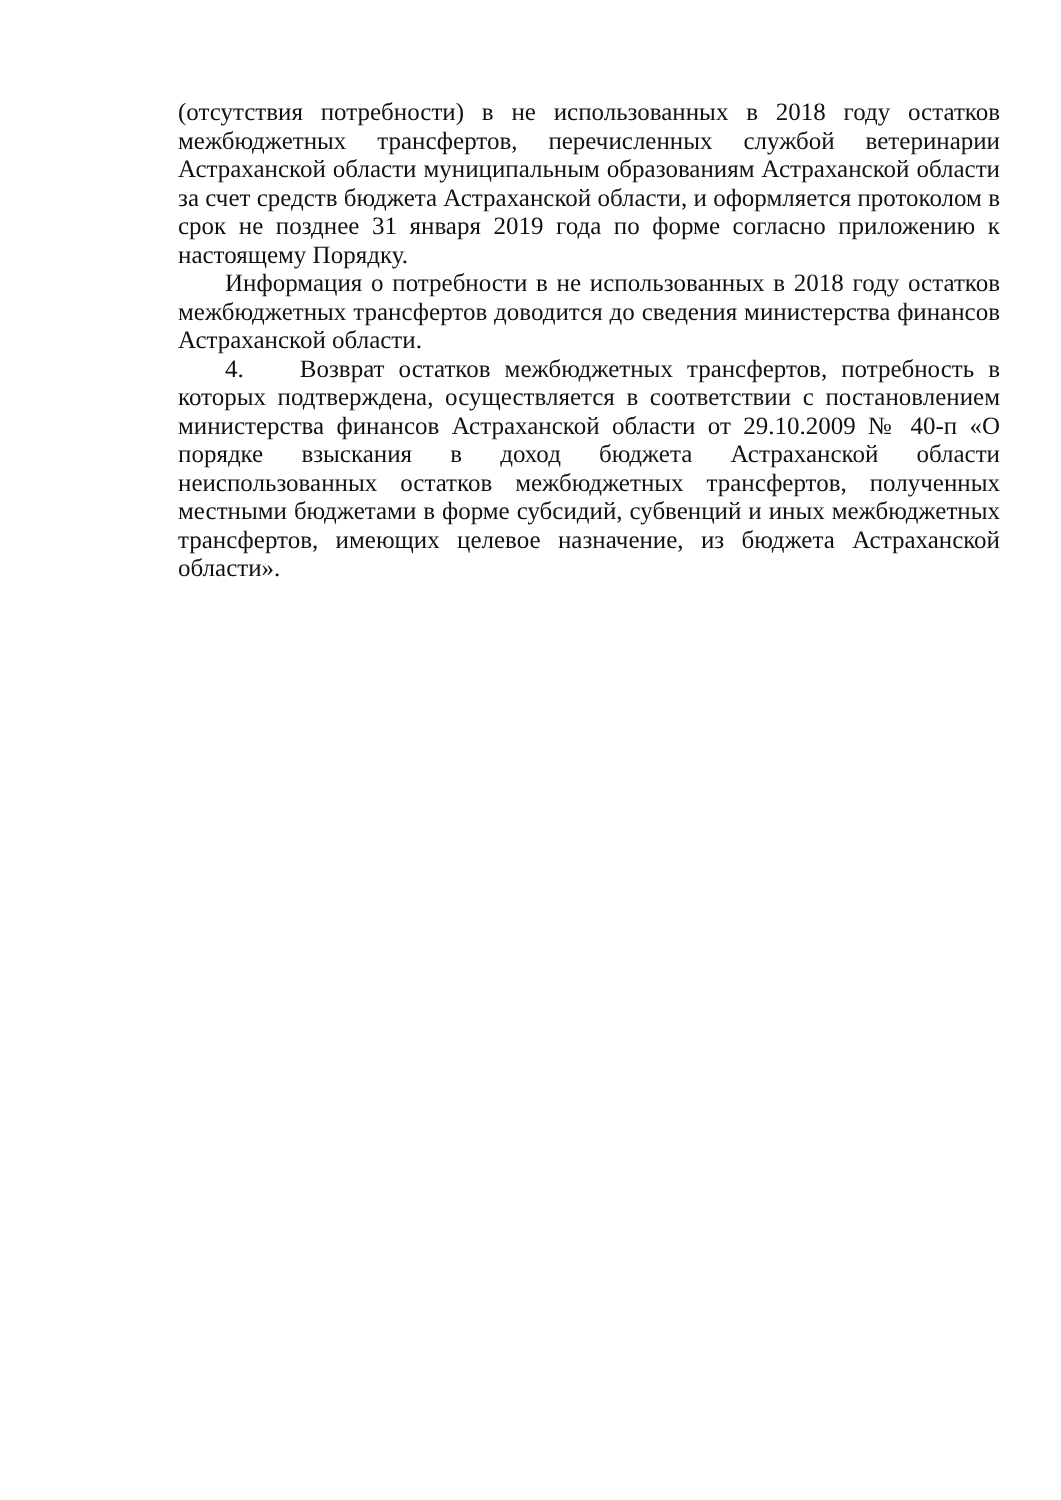(отсутствия потребности) в не использованных в 2018 году остатков межбюджетных трансфертов, перечисленных службой ветеринарии Астраханской области муниципальным образованиям Астраханской области за счет средств бюджета Астраханской области, и оформляется протоколом в срок не позднее 31 января 2019 года по форме согласно приложению к настоящему Порядку.
Информация о потребности в не использованных в 2018 году остатков межбюджетных трансфертов доводится до сведения министерства финансов Астраханской области.
4. Возврат остатков межбюджетных трансфертов, потребность в которых подтверждена, осуществляется в соответствии с постановлением министерства финансов Астраханской области от 29.10.2009 № 40-п «О порядке взыскания в доход бюджета Астраханской области неиспользованных остатков межбюджетных трансфертов, полученных местными бюджетами в форме субсидий, субвенций и иных межбюджетных трансфертов, имеющих целевое назначение, из бюджета Астраханской области».